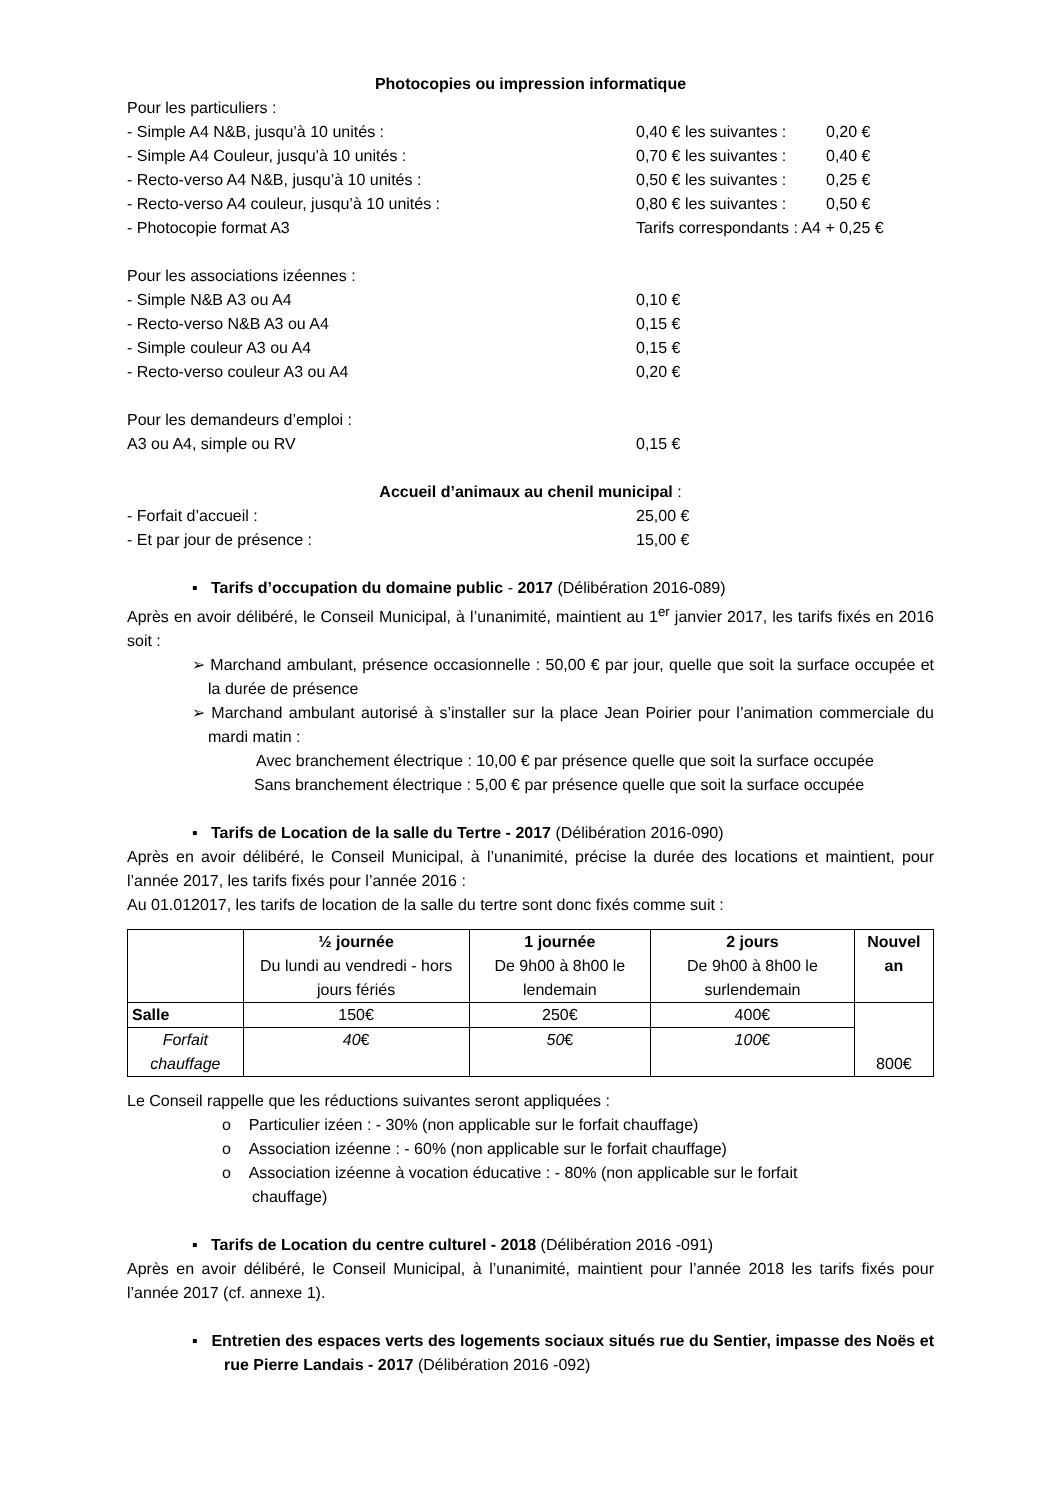Photocopies ou impression informatique
Pour les particuliers :
- Simple A4 N&B, jusqu’à 10 unités : 0,40 € les suivantes : 0,20 €
- Simple A4 Couleur, jusqu’à 10 unités : 0,70 € les suivantes : 0,40 €
- Recto-verso A4 N&B, jusqu’à 10 unités : 0,50 € les suivantes : 0,25 €
- Recto-verso A4 couleur, jusqu’à 10 unités : 0,80 € les suivantes : 0,50 €
- Photocopie format A3 Tarifs correspondants : A4 + 0,25 €
Pour les associations izéennes :
- Simple N&B A3 ou A4 0,10 €
- Recto-verso N&B A3 ou A4 0,15 €
- Simple couleur A3 ou A4 0,15 €
- Recto-verso couleur A3 ou A4 0,20 €
Pour les demandeurs d’emploi :
A3 ou A4, simple ou RV 0,15 €
Accueil d’animaux au chenil municipal :
- Forfait d’accueil : 25,00 €
- Et par jour de présence : 15,00 €
▪ Tarifs d’occupation du domaine public - 2017 (Délibération 2016-089)
Après en avoir délibéré, le Conseil Municipal, à l’unanimité, maintient au 1<sup>er</sup> janvier 2017, les tarifs fixés en 2016 soit :
➢ Marchand ambulant, présence occasionnelle : 50,00 € par jour, quelle que soit la surface occupée et la durée de présence
➢ Marchand ambulant autorisé à s’installer sur la place Jean Poirier pour l’animation commerciale du mardi matin :
Avec branchement électrique : 10,00 € par présence quelle que soit la surface occupée
Sans branchement électrique : 5,00 € par présence quelle que soit la surface occupée
▪ Tarifs de Location de la salle du Tertre - 2017 (Délibération 2016-090)
Après en avoir délibéré, le Conseil Municipal, à l’unanimité, précise la durée des locations et maintient, pour l’année 2017, les tarifs fixés pour l’année 2016 :
Au 01.012017, les tarifs de location de la salle du tertre sont donc fixés comme suit :
| | ½ journée Du lundi au vendredi - hors jours fériés | 1 journée De 9h00 à 8h00 le lendemain | 2 jours De 9h00 à 8h00 le surlendemain | Nouvel an |
| --- | --- | --- | --- | --- |
| Salle | 150€ | 250€ | 400€ | 800€ |
| Forfait chauffage | 40 € | 50 € | 100 € | |
Le Conseil rappelle que les réductions suivantes seront appliquées :
o Particulier izéen : - 30% (non applicable sur le forfait chauffage)
o Association izéenne : - 60% (non applicable sur le forfait chauffage)
o Association izéenne à vocation éducative : - 80% (non applicable sur le forfait chauffage)
▪ Tarifs de Location du centre culturel - 2018 (Délibération 2016 -091)
Après en avoir délibéré, le Conseil Municipal, à l’unanimité, maintient pour l’année 2018 les tarifs fixés pour l’année 2017 (cf. annexe 1).
▪ Entretien des espaces verts des logements sociaux situés rue du Sentier, impasse des Noës et rue Pierre Landais - 2017 (Délibération 2016 -092)